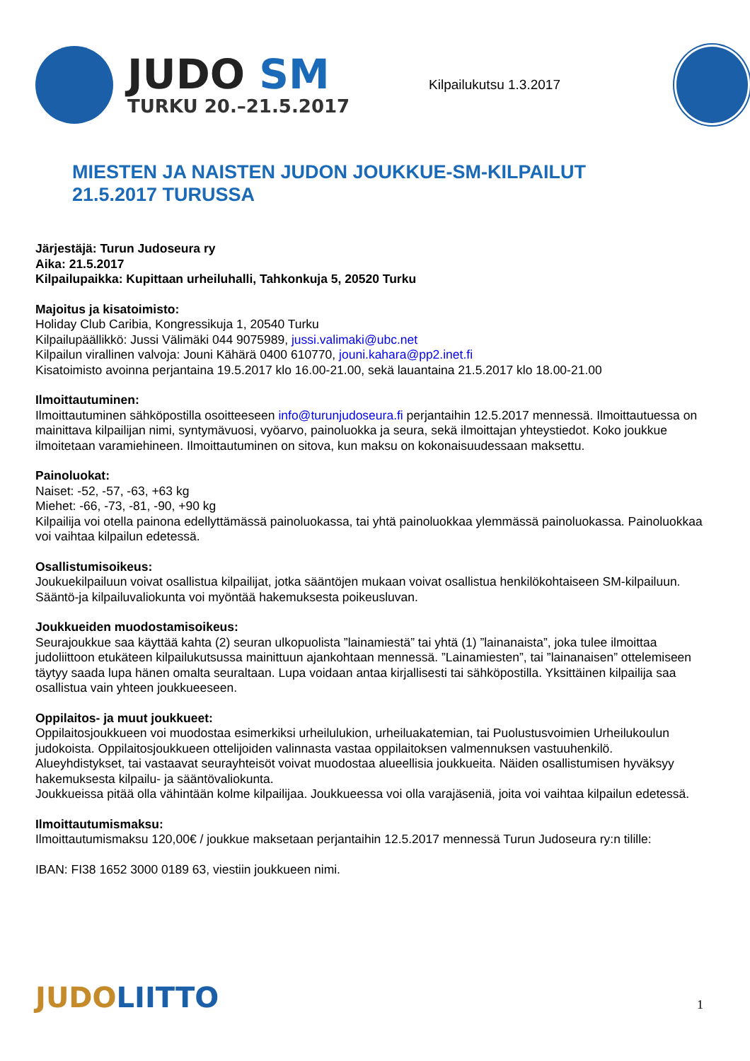JUDO SM
TURKU 20.–21.5.2017
Kilpailukutsu 1.3.2017
MIESTEN JA NAISTEN JUDON JOUKKUE-SM-KILPAILUT
21.5.2017 TURUSSA
Järjestäjä: Turun Judoseura ry
Aika: 21.5.2017
Kilpailupaikka: Kupittaan urheiluhalli, Tahkonkuja 5, 20520 Turku
Majoitus ja kisatoimisto:
Holiday Club Caribia, Kongressikuja 1, 20540 Turku
Kilpailupäällikkö: Jussi Välimäki 044 9075989, jussi.valimaki@ubc.net
Kilpailun virallinen valvoja: Jouni Kähärä 0400 610770, jouni.kahara@pp2.inet.fi
Kisatoimisto avoinna perjantaina 19.5.2017 klo 16.00-21.00, sekä lauantaina 21.5.2017 klo 18.00-21.00
Ilmoittautuminen:
Ilmoittautuminen sähköpostilla osoitteeseen info@turunjudoseura.fi perjantaihin 12.5.2017 mennessä. Ilmoittautuessa on mainittava kilpailijan nimi, syntymävuosi, vyöarvo, painoluokka ja seura, sekä ilmoittajan yhteystiedot. Koko joukkue ilmoitetaan varamiehineen. Ilmoittautuminen on sitova, kun maksu on kokonaisuudessaan maksettu.
Painoluokat:
Naiset: -52, -57, -63, +63 kg
Miehet: -66, -73, -81, -90, +90 kg
Kilpailija voi otella painona edellyttämässä painoluokassa, tai yhtä painoluokkaa ylemmässä painoluokassa. Painoluokkaa voi vaihtaa kilpailun edetessä.
Osallistumisoikeus:
Joukuekilpailuun voivat osallistua kilpailijat, jotka sääntöjen mukaan voivat osallistua henkilökohtaiseen SM-kilpailuun. Sääntö-ja kilpailuvaliokunta voi myöntää hakemuksesta poikeusluvan.
Joukkueiden muodostamisoikeus:
Seurajoukkue saa käyttää kahta (2) seuran ulkopuolista ”lainamiestä” tai yhtä (1) ”lainanaista”, joka tulee ilmoittaa judoliittoon etukäteen kilpailukutsussa mainittuun ajankohtaan mennessä. ”Lainamiesten”, tai ”lainanaisen” ottelemiseen täytyy saada lupa hänen omalta seuraltaan. Lupa voidaan antaa kirjallisesti tai sähköpostilla. Yksittäinen kilpailija saa osallistua vain yhteen joukkueeseen.
Oppilaitos- ja muut joukkueet:
Oppilaitosjoukkueen voi muodostaa esimerkiksi urheilulukion, urheiluakatemian, tai Puolustusvoimien Urheilukoulun judokoista. Oppilaitosjoukkueen ottelijoiden valinnasta vastaa oppilaitoksen valmennuksen vastuuhenkilö.
Alueyhdistykset, tai vastaavat seurayhteisöt voivat muodostaa alueellisia joukkueita. Näiden osallistumisen hyväksyy hakemuksesta kilpailu- ja sääntövaliokunta.
Joukkueissa pitää olla vähintään kolme kilpailijaa. Joukkueessa voi olla varajäseniä, joita voi vaihtaa kilpailun edetessä.
Ilmoittautumismaksu:
Ilmoittautumismaksu 120,00€ / joukkue maksetaan perjantaihin 12.5.2017 mennessä Turun Judoseura ry:n tilille:
IBAN: FI38 1652 3000 0189 63, viestiin joukkueen nimi.
JUDOLIITTO 1